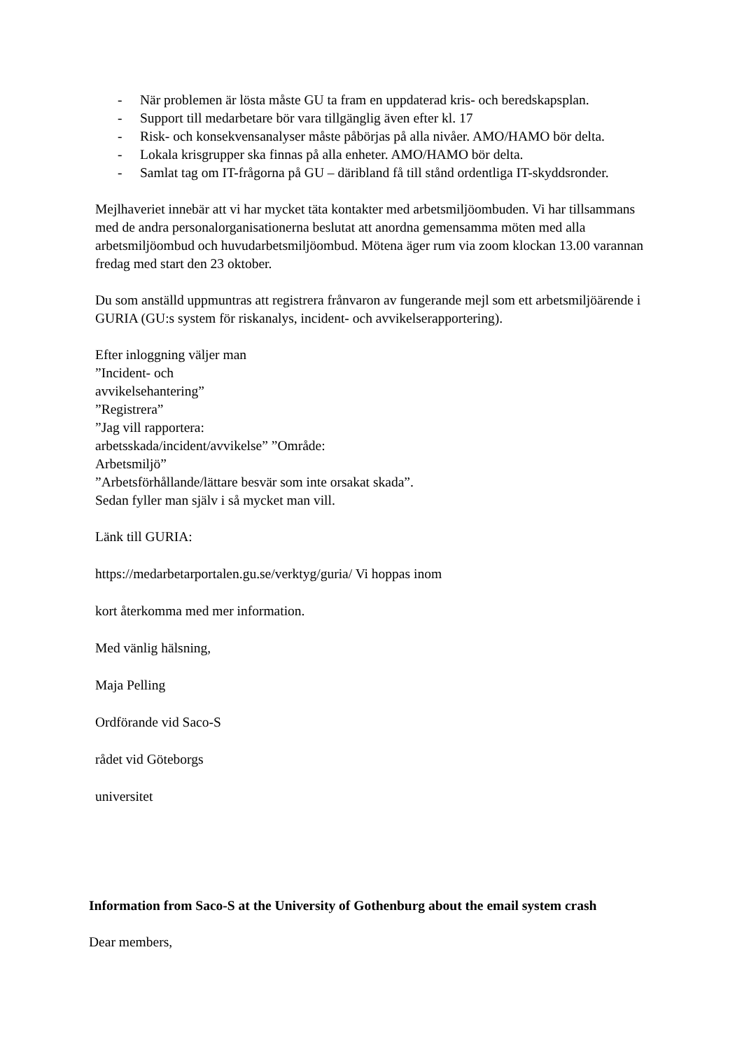- När problemen är lösta måste GU ta fram en uppdaterad kris- och beredskapsplan.
- Support till medarbetare bör vara tillgänglig även efter kl. 17
- Risk- och konsekvensanalyser måste påbörjas på alla nivåer. AMO/HAMO bör delta.
- Lokala krisgrupper ska finnas på alla enheter. AMO/HAMO bör delta.
- Samlat tag om IT-frågorna på GU – däribland få till stånd ordentliga IT-skyddsronder.
Mejlhaveriet innebär att vi har mycket täta kontakter med arbetsmiljöombuden. Vi har tillsammans med de andra personalorganisationerna beslutat att anordna gemensamma möten med alla arbetsmiljöombud och huvudarbetsmiljöombud. Mötena äger rum via zoom klockan 13.00 varannan fredag med start den 23 oktober.
Du som anställd uppmuntras att registrera frånvaron av fungerande mejl som ett arbetsmiljöärende i GURIA (GU:s system för riskanalys, incident- och avvikelserapportering).
Efter inloggning väljer man
”Incident- och
avvikelsehantering”
”Registrera”
”Jag vill rapportera:
arbetsskada/incident/avvikelse” ”Område:
Arbetsmiljö”
”Arbetsförhållande/lättare besvär som inte orsakat skada”.
Sedan fyller man själv i så mycket man vill.
Länk till GURIA:
https://medarbetarportalen.gu.se/verktyg/guria/ Vi hoppas inom
kort återkomma med mer information.
Med vänlig hälsning,
Maja Pelling
Ordförande vid Saco-S
rådet vid Göteborgs
universitet
Information from Saco-S at the University of Gothenburg about the email system crash
Dear members,